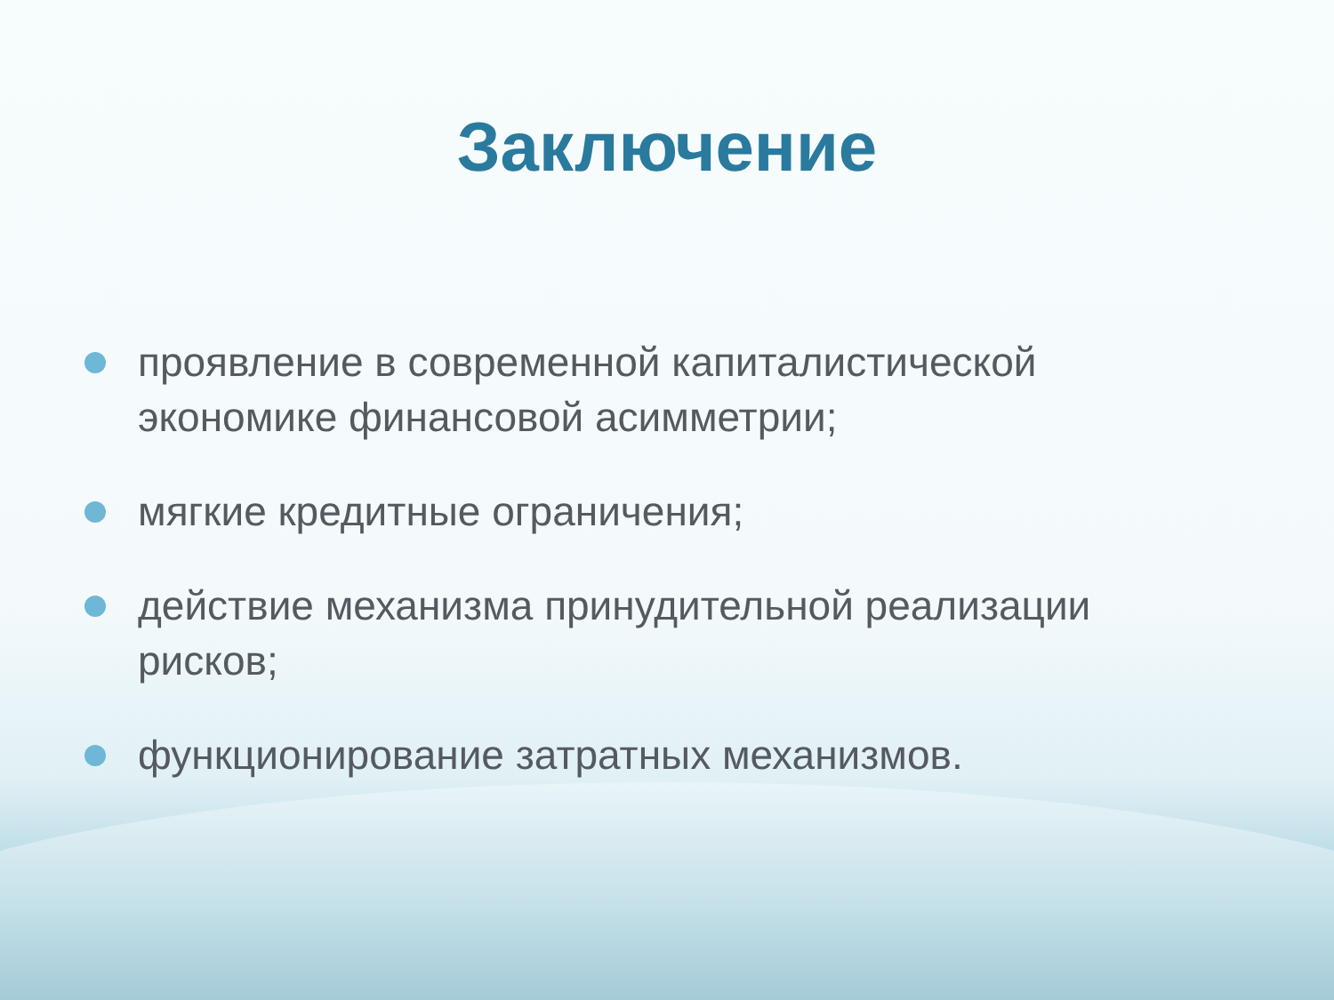Заключение
проявление в современной капиталистической экономике финансовой асимметрии;
мягкие кредитные ограничения;
действие механизма принудительной реализации рисков;
функционирование затратных механизмов.